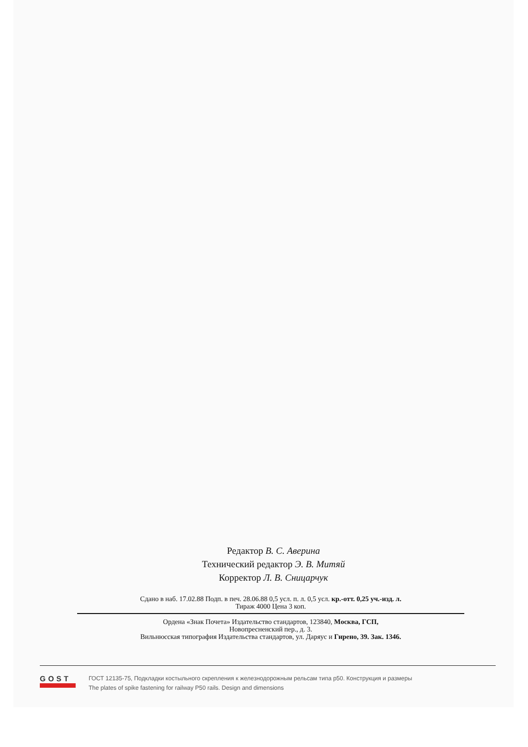Редактор В. С. Аверина
Технический редактор Э. В. Митяй
Корректор Л. В. Сницарчук
Сдано в наб. 17.02.88 Подп. в печ. 28.06.88 0,5 усл. п. л. 0,5 усл. кр.-отт. 0,25 уч.-изд. л.
Тираж 4000 Цена 3 коп.
Ордена «Знак Почета» Издательство стандартов, 123840, Москва, ГСП,
Новопресненский пер., д. 3.
Вильнюсская типография Издательства стандартов, ул. Даряус и Гирено, 39. Зак. 1346.
GOST
ГОСТ 12135-75, Подкладки костыльного скрепления к железнодорожным рельсам типа р50. Конструкция и размеры
The plates of spike fastening for railway P50 rails. Design and dimensions